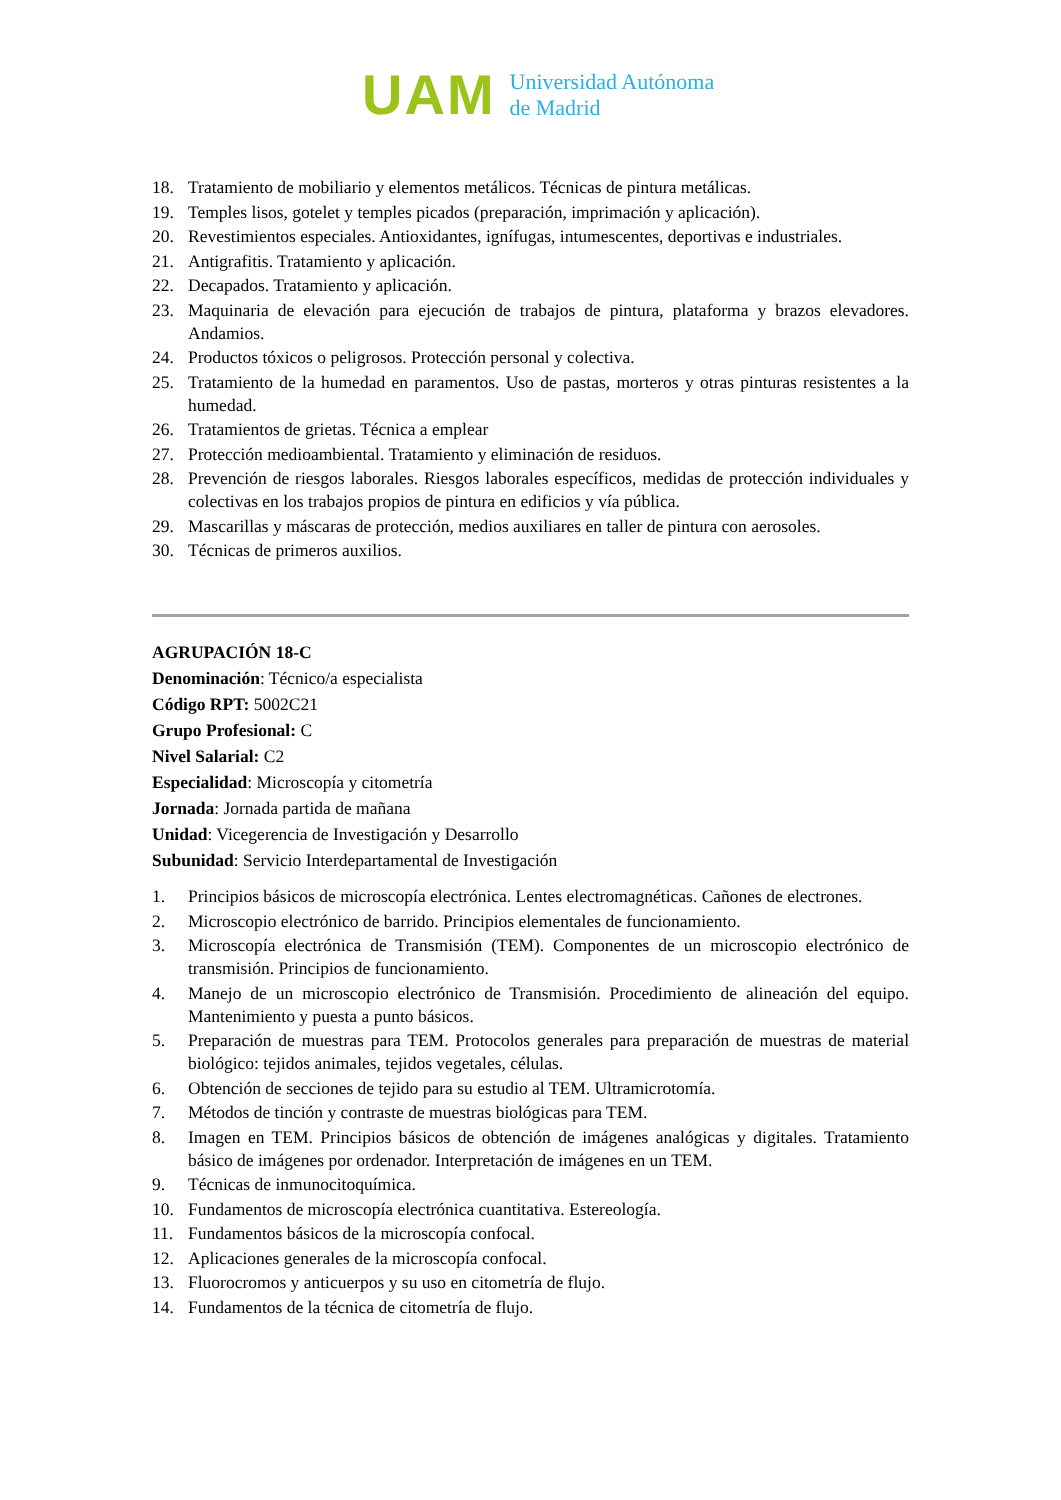UAM
Universidad Autónoma
de Madrid
18. Tratamiento de mobiliario y elementos metálicos. Técnicas de pintura metálicas.
19. Temples lisos, gotelet y temples picados (preparación, imprimación y aplicación).
20. Revestimientos especiales. Antioxidantes, ignífugas, intumescentes, deportivas e industriales.
21. Antigrafitis. Tratamiento y aplicación.
22. Decapados. Tratamiento y aplicación.
23. Maquinaria de elevación para ejecución de trabajos de pintura, plataforma y brazos elevadores. Andamios.
24. Productos tóxicos o peligrosos. Protección personal y colectiva.
25. Tratamiento de la humedad en paramentos. Uso de pastas, morteros y otras pinturas resistentes a la humedad.
26. Tratamientos de grietas. Técnica a emplear
27. Protección medioambiental. Tratamiento y eliminación de residuos.
28. Prevención de riesgos laborales. Riesgos laborales específicos, medidas de protección individuales y colectivas en los trabajos propios de pintura en edificios y vía pública.
29. Mascarillas y máscaras de protección, medios auxiliares en taller de pintura con aerosoles.
30. Técnicas de primeros auxilios.
AGRUPACIÓN 18-C
Denominación: Técnico/a especialista
Código RPT: 5002C21
Grupo Profesional: C
Nivel Salarial: C2
Especialidad: Microscopía y citometría
Jornada: Jornada partida de mañana
Unidad: Vicegerencia de Investigación y Desarrollo
Subunidad: Servicio Interdepartamental de Investigación
1. Principios básicos de microscopía electrónica. Lentes electromagnéticas. Cañones de electrones.
2. Microscopio electrónico de barrido. Principios elementales de funcionamiento.
3. Microscopía electrónica de Transmisión (TEM). Componentes de un microscopio electrónico de transmisión. Principios de funcionamiento.
4. Manejo de un microscopio electrónico de Transmisión. Procedimiento de alineación del equipo. Mantenimiento y puesta a punto básicos.
5. Preparación de muestras para TEM. Protocolos generales para preparación de muestras de material biológico: tejidos animales, tejidos vegetales, células.
6. Obtención de secciones de tejido para su estudio al TEM. Ultramicrotomía.
7. Métodos de tinción y contraste de muestras biológicas para TEM.
8. Imagen en TEM. Principios básicos de obtención de imágenes analógicas y digitales. Tratamiento básico de imágenes por ordenador. Interpretación de imágenes en un TEM.
9. Técnicas de inmunocitoquímica.
10. Fundamentos de microscopía electrónica cuantitativa. Estereología.
11. Fundamentos básicos de la microscopía confocal.
12. Aplicaciones generales de la microscopía confocal.
13. Fluorocromos y anticuerpos y su uso en citometría de flujo.
14. Fundamentos de la técnica de citometría de flujo.